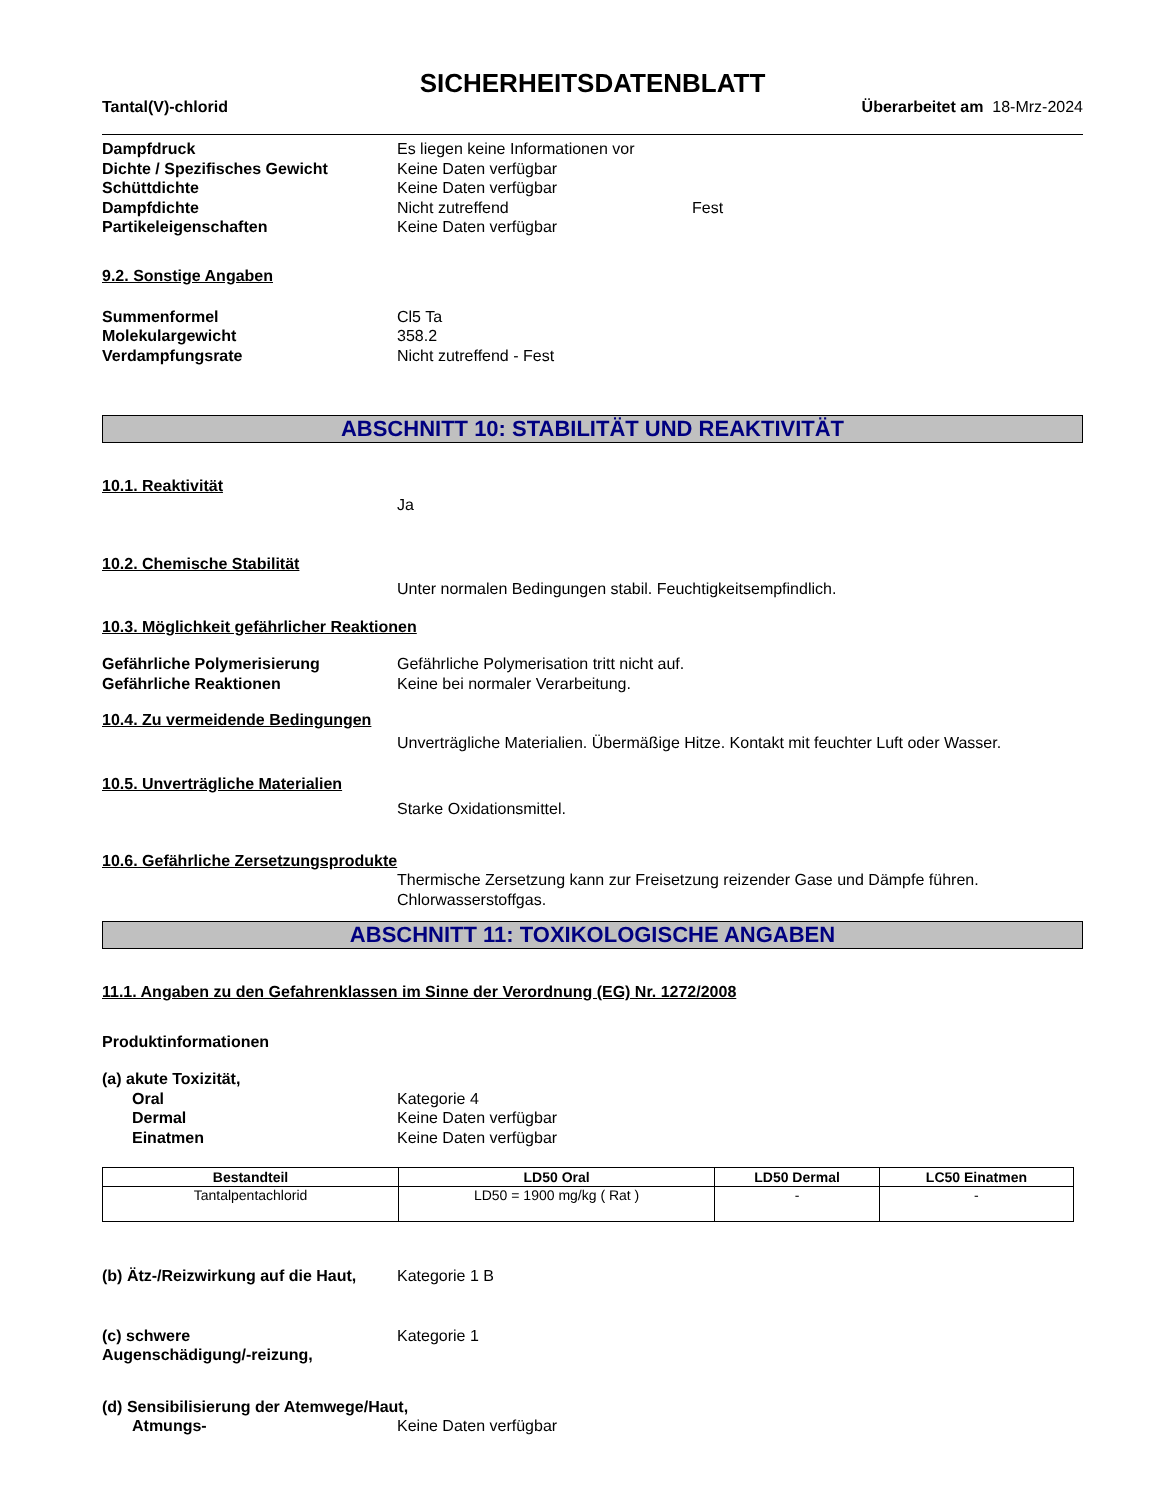SICHERHEITSDATENBLATT
Tantal(V)-chlorid Überarbeitet am 18-Mrz-2024
Dampfdruck Es liegen keine Informationen vor
Dichte / Spezifisches Gewicht Keine Daten verfügbar
Schüttdichte Keine Daten verfügbar
Dampfdichte Nicht zutreffend Fest
Partikeleigenschaften Keine Daten verfügbar
9.2. Sonstige Angaben
Summenformel Cl5 Ta
Molekulargewicht 358.2
Verdampfungsrate Nicht zutreffend - Fest
ABSCHNITT 10: STABILITÄT UND REAKTIVITÄT
10.1. Reaktivität
Ja
10.2. Chemische Stabilität
Unter normalen Bedingungen stabil. Feuchtigkeitsempfindlich.
10.3. Möglichkeit gefährlicher Reaktionen
Gefährliche Polymerisierung Gefährliche Polymerisation tritt nicht auf.
Gefährliche Reaktionen Keine bei normaler Verarbeitung.
10.4. Zu vermeidende Bedingungen
Unverträgliche Materialien. Übermäßige Hitze. Kontakt mit feuchter Luft oder Wasser.
10.5. Unverträgliche Materialien
Starke Oxidationsmittel.
10.6. Gefährliche Zersetzungsprodukte
Thermische Zersetzung kann zur Freisetzung reizender Gase und Dämpfe führen.
Chlorwasserstoffgas.
ABSCHNITT 11: TOXIKOLOGISCHE ANGABEN
11.1. Angaben zu den Gefahrenklassen im Sinne der Verordnung (EG) Nr. 1272/2008
Produktinformationen
(a) akute Toxizität,
Oral Kategorie 4
Dermal Keine Daten verfügbar
Einatmen Keine Daten verfügbar
| Bestandteil | LD50 Oral | LD50 Dermal | LC50 Einatmen |
| --- | --- | --- | --- |
| Tantalpentachlorid | LD50 = 1900 mg/kg ( Rat ) | - | - |
(b) Ätz-/Reizwirkung auf die Haut,
Kategorie 1 B
(c) schwere
Augenschädigung/-reizung,
Kategorie 1
(d) Sensibilisierung der Atemwege/Haut,
Atmungs- Keine Daten verfügbar